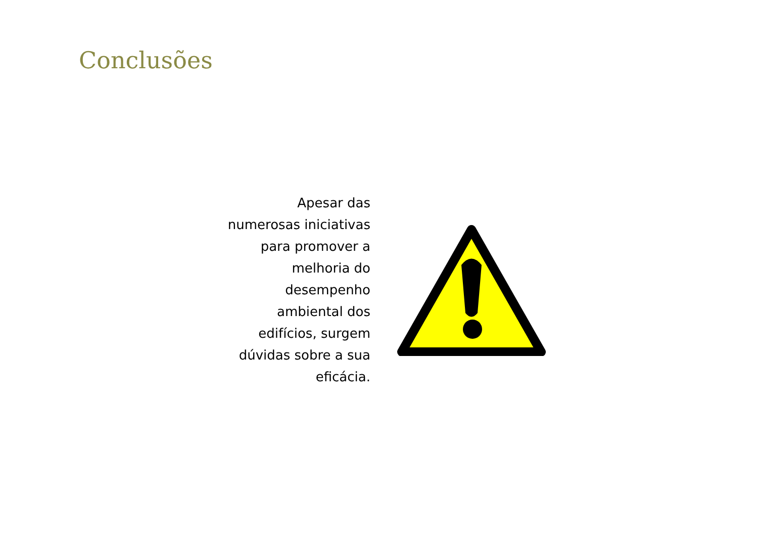Conclusões
Apesar das numerosas iniciativas para promover a melhoria do desempenho ambiental dos edifícios, surgem dúvidas sobre a sua eficácia.